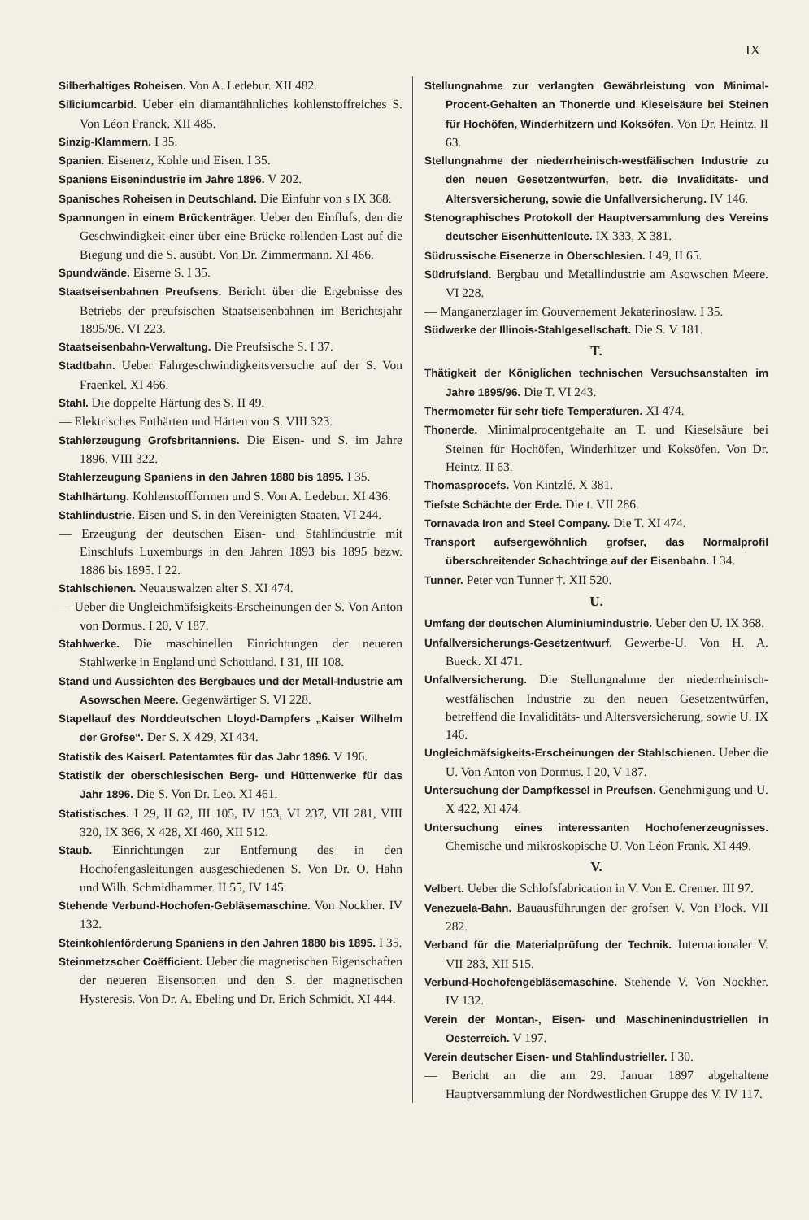IX
Silberhaltiges Roheisen. Von A. Ledebur. XII 482.
Siliciumcarbid. Ueber ein diamantähnliches kohlenstoffreiches S. Von Léon Franck. XII 485.
Sinzig-Klammern. I 35.
Spanien. Eisenerz, Kohle und Eisen. I 35.
Spaniens Eisenindustrie im Jahre 1896. V 202.
Spanisches Roheisen in Deutschland. Die Einfuhr von s IX 368.
Spannungen in einem Brückenträger. Ueber den Einflufs, den die Geschwindigkeit einer über eine Brücke rollenden Last auf die Biegung und die S. ausübt. Von Dr. Zimmermann. XI 466.
Spundwände. Eiserne S. I 35.
Staatseisenbahnen Preufsens. Bericht über die Ergebnisse des Betriebs der preufsischen Staatseisenbahnen im Berichtsjahr 1895/96. VI 223.
Staatseisenbahn-Verwaltung. Die Preufsische S. I 37.
Stadtbahn. Ueber Fahrgeschwindigkeitsversuche auf der S. Von Fraenkel. XI 466.
Stahl. Die doppelte Härtung des S. II 49.
— Elektrisches Enthärten und Härten von S. VIII 323.
Stahlerzeugung Grofsbritanniens. Die Eisen- und S. im Jahre 1896. VIII 322.
Stahlerzeugung Spaniens in den Jahren 1880 bis 1895. I 35.
Stahlhärtung. Kohlenstoffformen und S. Von A. Ledebur. XI 436.
Stahlindustrie. Eisen und S. in den Vereinigten Staaten. VI 244.
— Erzeugung der deutschen Eisen- und Stahlindustrie mit Einschlufs Luxemburgs in den Jahren 1893 bis 1895 bezw. 1886 bis 1895. I 22.
Stahlschienen. Neuauswalzen alter S. XI 474.
— Ueber die Ungleichmäfsigkeits-Erscheinungen der S. Von Anton von Dormus. I 20, V 187.
Stahlwerke. Die maschinellen Einrichtungen der neueren Stahlwerke in England und Schottland. I 31, III 108.
Stand und Aussichten des Bergbaues und der Metall-Industrie am Asowschen Meere. Gegenwärtiger S. VI 228.
Stapellauf des Norddeutschen Lloyd-Dampfers „Kaiser Wilhelm der Grofse“. Der S. X 429, XI 434.
Statistik des Kaiserl. Patentamtes für das Jahr 1896. V 196.
Statistik der oberschlesischen Berg- und Hüttenwerke für das Jahr 1896. Die S. Von Dr. Leo. XI 461.
Statistisches. I 29, II 62, III 105, IV 153, VI 237, VII 281, VIII 320, IX 366, X 428, XI 460, XII 512.
Staub. Einrichtungen zur Entfernung des in den Hochofengasleitungen ausgeschiedenen S. Von Dr. O. Hahn und Wilh. Schmidhammer. II 55, IV 145.
Stehende Verbund-Hochofen-Gebläsemaschine. Von Nockher. IV 132.
Steinkohlenförderung Spaniens in den Jahren 1880 bis 1895. I 35.
Steinmetzscher Coëfficient. Ueber die magnetischen Eigenschaften der neueren Eisensorten und den S. der magnetischen Hysteresis. Von Dr. A. Ebeling und Dr. Erich Schmidt. XI 444.
Stellungnahme zur verlangten Gewährleistung von Minimal-Procent-Gehalten an Thonerde und Kieselsäure bei Steinen für Hochöfen, Winderhitzern und Koksöfen. Von Dr. Heintz. II 63.
Stellungnahme der niederrheinisch-westfälischen Industrie zu den neuen Gesetzentwürfen, betr. die Invaliditäts- und Altersversicherung, sowie die Unfallversicherung. IV 146.
Stenographisches Protokoll der Hauptversammlung des Vereins deutscher Eisenhüttenleute. IX 333, X 381.
Südrussische Eisenerze in Oberschlesien. I 49, II 65.
Südrufsland. Bergbau und Metallindustrie am Asowschen Meere. VI 228.
— Manganerzlager im Gouvernement Jekaterinoslaw. I 35.
Südwerke der Illinois-Stahlgesellschaft. Die S. V 181.
T.
Thätigkeit der Königlichen technischen Versuchsanstalten im Jahre 1895/96. Die T. VI 243.
Thermometer für sehr tiefe Temperaturen. XI 474.
Thonerde. Minimalprocentgehalte an T. und Kieselsäure bei Steinen für Hochöfen, Winderhitzer und Koksöfen. Von Dr. Heintz. II 63.
Thomasprocefs. Von Kintzlé. X 381.
Tiefste Schächte der Erde. Die t. VII 286.
Tornavada Iron and Steel Company. Die T. XI 474.
Transport aufsergewöhnlich grofser, das Normalprofil überschreitender Schachtringe auf der Eisenbahn. I 34.
Tunner. Peter von Tunner †. XII 520.
U.
Umfang der deutschen Aluminiumindustrie. Ueber den U. IX 368.
Unfallversicherungs-Gesetzentwurf. Gewerbe-U. Von H. A. Bueck. XI 471.
Unfallversicherung. Die Stellungnahme der niederrheinisch-westfälischen Industrie zu den neuen Gesetzentwürfen, betreffend die Invaliditäts- und Altersversicherung, sowie U. IX 146.
Ungleichmäfsigkeits-Erscheinungen der Stahlschienen. Ueber die U. Von Anton von Dormus. I 20, V 187.
Untersuchung der Dampfkessel in Preufsen. Genehmigung und U. X 422, XI 474.
Untersuchung eines interessanten Hochofenerzeugnisses. Chemische und mikroskopische U. Von Léon Frank. XI 449.
V.
Velbert. Ueber die Schlofsfabrication in V. Von E. Cremer. III 97.
Venezuela-Bahn. Bauausführungen der grofsen V. Von Plock. VII 282.
Verband für die Materialprüfung der Technik. Internationaler V. VII 283, XII 515.
Verbund-Hochofengebläsemaschine. Stehende V. Von Nockher. IV 132.
Verein der Montan-, Eisen- und Maschinenindustriellen in Oesterreich. V 197.
Verein deutscher Eisen- und Stahlindustrieller. I 30.
— Bericht an die am 29. Januar 1897 abgehaltene Hauptversammlung der Nordwestlichen Gruppe des V. IV 117.